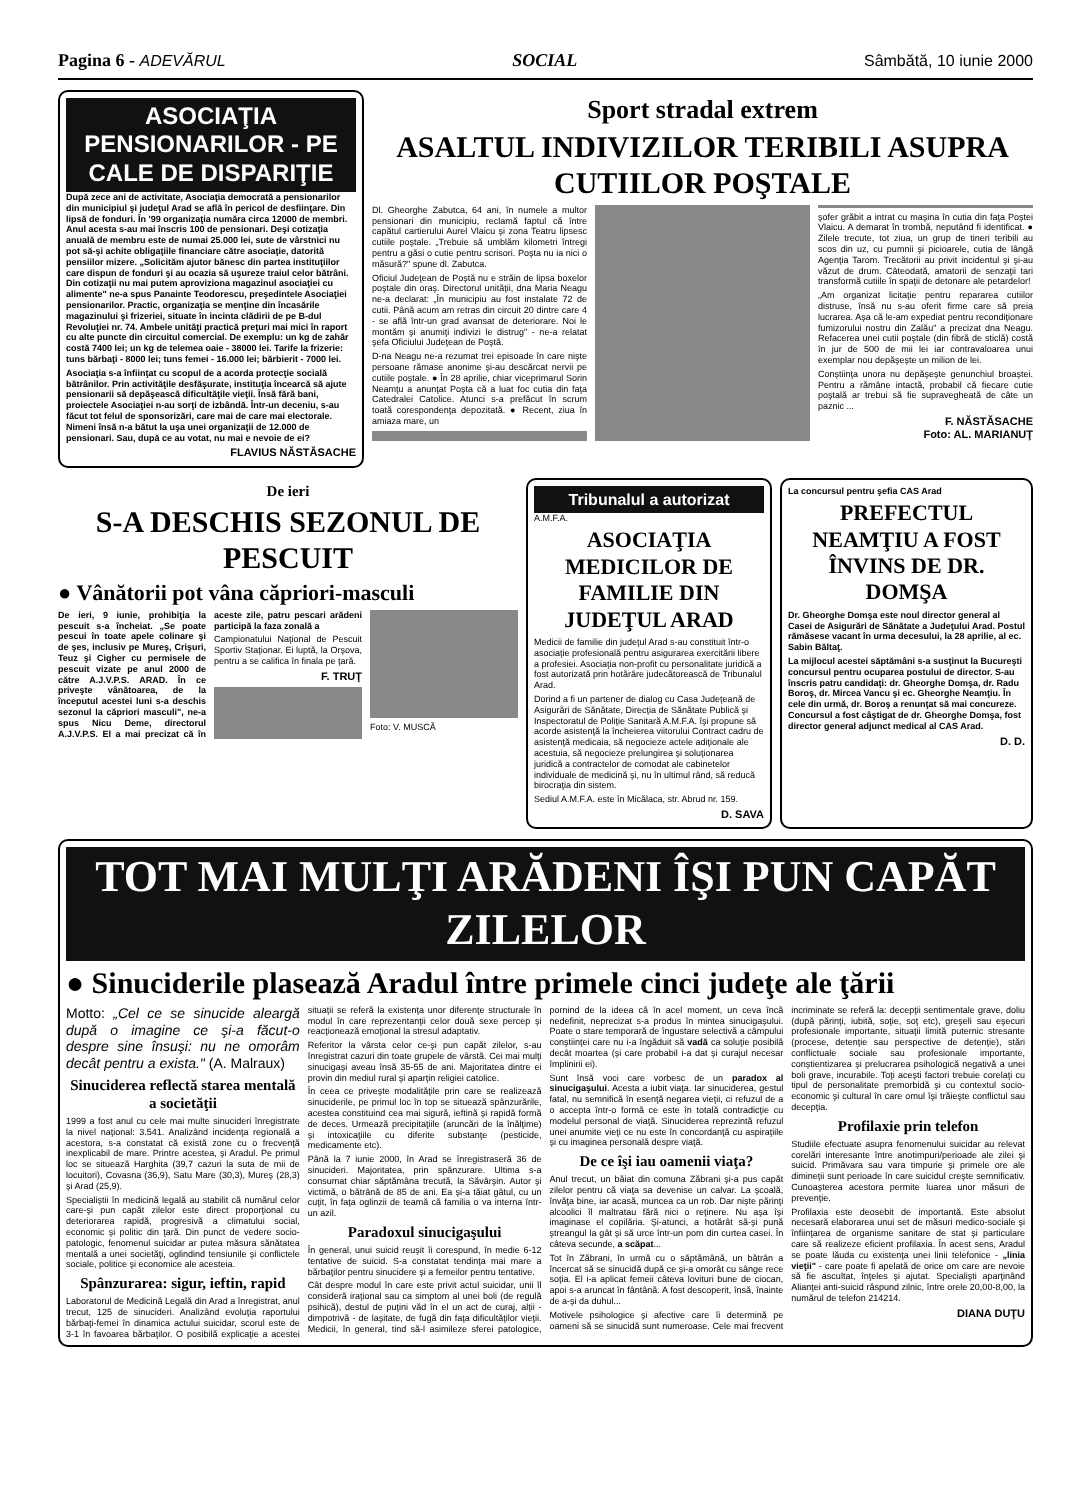Pagina 6 - ADEVĂRUL SOCIAL Sâmbătă, 10 iunie 2000
ASOCIAŢIA PENSIONARILOR - PE CALE DE DISPARIŢIE
După zece ani de activitate, Asociaţia democrată a pensionarilor din municipiul şi judeţul Arad se află în pericol de desfiinţare. Din lipsă de fonduri. În '99 organizaţia număra circa 12000 de membri. Anul acesta s-au mai înscris 100 de pensionari. Deşi cotizaţia anuală de membru este de numai 25.000 lei, sute de vârstnici nu pot să-şi achite obligaţiile financiare către asociaţie, datorită pensiilor mizere. „Solicităm ajutor bănesc din partea instituţiilor care dispun de fonduri şi au ocazia să uşureze traiul celor bătrâni. Din cotizaţii nu mai putem aproviziona magazinul asociaţiei cu alimente" ne-a spus Panainte Teodorescu, preşedintele Asociaţiei pensionarilor. Practic, organizaţia se menţine din încasările magazinului şi frizeriei, situate în incinta clădirii de pe B-dul Revoluţiei nr. 74. Ambele unităţi practică preţuri mai mici în raport cu alte puncte din circuitul comercial. De exemplu: un kg de zahăr costă 7400 lei; un kg de telemea oaie - 38000 lei. Tarife la frizerie: tuns bărbaţi - 8000 lei; tuns femei - 16.000 lei; bărbierit - 7000 lei.
Asociaţia s-a înfiinţat cu scopul de a acorda protecţie socială bătrânilor. Prin activităţile desfăşurate, instituţia încearcă să ajute pensionarii să depăşească dificultăţile vieţii. Însă fără bani, proiectele Asociaţiei n-au sorţi de izbândă. Într-un deceniu, s-au făcut tot felul de sponsorizări, care mai de care mai electorale. Nimeni însă n-a bătut la uşa unei organizaţii de 12.000 de pensionari. Sau, după ce au votat, nu mai e nevoie de ei?
FLAVIUS NĂSTĂSACHE
Sport stradal extrem
ASALTUL INDIVIZILOR TERIBILI ASUPRA CUTIILOR POŞTALE
Dl. Gheorghe Zabutca, 64 ani, în numele a multor pensionari din municipiu, reclamă faptul că între capătul cartierului Aurel Vlaicu şi zona Teatru lipsesc cutiile poştale. „Trebuie să umblăm kilometri întregi pentru a găsi o cutie pentru scrisori. Poşta nu ia nici o măsură?" spune dl. Zabutca.
Oficiul Judeţean de Poştă nu e străin de lipsa boxelor poştale din oraş. Directorul unităţii, dna Maria Neagu ne-a declarat: „În municipiu au fost instalate 72 de cutii. Până acum am retras din circuit 20 dintre care 4 - se află într-un grad avansat de deteriorare. Noi le montăm şi anumiţi indivizi le distrug" - ne-a relatat şefa Oficiului Judeţean de Poştă.
D-na Neagu ne-a rezumat trei episoade în care nişte persoane rămase anonime şi-au descărcat nervii pe cutiile poştale. ● În 28 aprilie, chiar viceprimarul Sorin Neamţu a anunţat Poşta că a luat foc cutia din faţa Catedralei Catolice. Atunci s-a prefăcut în scrum toată corespondenţa depozitată. ● Recent, ziua în amiaza mare, un
şofer grăbit a intrat cu maşina în cutia din faţa Poştei Vlaicu. A demarat în trombă, neputând fi identificat. ● Zilele trecute, tot ziua, un grup de tineri teribili au scos din uz, cu pumnii şi picioarele, cutia de lângă Agenţia Tarom. Trecătorii au privit incidentul şi şi-au văzut de drum. Câteodată, amatorii de senzaţii tari transformă cutiile în spaţii de detonare ale petardelor!
„Am organizat licitaţie pentru repararea cutiilor distruse, însă nu s-au oferit firme care să preia lucrarea. Aşa că le-am expediat pentru recondiţionare fumizorului nostru din Zalău" a precizat dna Neagu. Refacerea unei cutii poştale (din fibră de sticlă) costă în jur de 500 de mii lei iar contravaloarea unui exemplar nou depăşeşte un milion de lei.
Conştiinţa unora nu depăşeşte genunchiul broaştei. Pentru a rămâne intactă, probabil că fiecare cutie poştală ar trebui să fie supravegheată de câte un paznic ...
F. NĂSTĂSACHE
Foto: AL. MARIANUŢ
De ieri
S-A DESCHIS SEZONUL DE PESCUIT
● Vânătorii pot vâna căpriori-masculi
De ieri, 9 iunie, prohibiţia la pescuit s-a încheiat. „Se poate pescui în toate apele colinare şi de şes, inclusiv pe Mureş, Crişuri, Teuz şi Cigher cu permisele de pescuit vizate pe anul 2000 de către A.J.V.P.S. ARAD. În ce priveşte vânătoarea, de la începutul acestei luni s-a deschis sezonul la căpriori masculi", ne-a spus Nicu Deme, directorul A.J.V.P.S. El a mai precizat că în aceste zile, patru pescari arădeni participă la faza zonală a
Campionatului Naţional de Pescuit Sportiv Staţionar. Ei luptă, la Orşova, pentru a se califica în finala pe ţară.
F. TRUŢ
Foto: V. MUSCĂ
Tribunalul a autorizat
A.M.F.A.
ASOCIAŢIA MEDICILOR DE FAMILIE DIN JUDEŢUL ARAD
Medicii de familie din judeţul Arad s-au constituit într-o asociaţie profesională pentru asigurarea exercitării libere a profesiei. Asociaţia non-profit cu personalitate juridică a fost autorizată prin hotărâre judecătorească de Tribunalul Arad.
Dorind a fi un partener de dialog cu Casa Judeţeană de Asigurări de Sănătate, Direcţia de Sănătate Publică şi Inspectoratul de Poliţie Sanitară A.M.F.A. îşi propune să acorde asistenţă la încheierea viitorului Contract cadru de asistenţă medicaia, să negocieze actele adiţionale ale acestuia, să negocieze prelungirea şi soluţionarea juridică a contractelor de comodat ale cabinetelor individuale de medicină şi, nu în ultimul rând, să reducă birocraţia din sistem.
Sediul A.M.F.A. este în Micălaca, str. Abrud nr. 159.
D. SAVA
La concursul pentru şefia CAS Arad
PREFECTUL NEAMŢIU A FOST ÎNVINS DE DR. DOMŞA
Dr. Gheorghe Domşa este noul director general al Casei de Asigurări de Sănătate a Judeţului Arad. Postul rămăsese vacant în urma decesului, la 28 aprilie, al ec. Sabin Băltaţ.
La mijlocul acestei săptămâni s-a susţinut la Bucureşti concursul pentru ocuparea postului de director. S-au înscris patru candidaţi: dr. Gheorghe Domşa, dr. Radu Boroş, dr. Mircea Vancu şi ec. Gheorghe Neamţiu. În cele din urmă, dr. Boroş a renunţat să mai concureze. Concursul a fost câştigat de dr. Gheorghe Domşa, fost director general adjunct medical al CAS Arad.
D. D.
TOT MAI MULŢI ARĂDENI ÎŞI PUN CAPĂT ZILELOR
● Sinuciderile plasează Aradul între primele cinci judeţe ale ţării
Motto: „Cel ce se sinucide aleargă după o imagine ce şi-a făcut-o despre sine însuşi: nu ne omorâm decât pentru a exista." (A. Malraux)
Sinuciderea reflectă starea mentală a societăţii
1999 a fost anul cu cele mai multe sinucideri înregistrate la nivel naţional: 3.541. Analizând incidenţa regională a acestora, s-a constatat că există zone cu o frecvenţă inexplicabil de mare. Printre acestea, şi Aradul. Pe primul loc se situează Harghita (39,7 cazuri la suta de mii de locuitori), Covasna (36,9), Satu Mare (30,3), Mureş (28,3) şi Arad (25,9).
Specialiştii în medicină legală au stabilit că numărul celor care-şi pun capăt zilelor este direct proporţional cu deteriorarea rapidă, progresivă a climatului social, economic şi politic din ţară. Din punct de vedere socio-patologic, fenomenul suicidar ar putea măsura sănătatea mentală a unei societăţi, oglindind tensiunile şi conflictele sociale, politice şi economice ale acesteia.
Spânzurarea: sigur, ieftin, rapid
Laboratorul de Medicină Legală din Arad a înregistrat, anul trecut, 125 de sinucideri. Analizând evoluţia raportului bărbaţi-femei în dinamica actului suicidar, scorul este de 3-1 în favoarea bărbaţilor. O posibilă explicaţie a acestei situaţii se referă la existenţa unor diferenţe structurale în modul în care reprezentanţii celor două sexe percep şi reacţionează emoţional la stresul adaptativ.
Referitor la vârsta celor ce-şi pun capăt zilelor, s-au înregistrat cazuri din toate grupele de vârstă. Cei mai mulţi sinucigaşi aveau însă 35-55 de ani. Majoritatea dintre ei provin din mediul rural şi aparţin religiei catolice.
În ceea ce priveşte modalităţile prin care se realizează sinuciderile, pe primul loc în top se situează spânzurările, acestea constituind cea mai sigură, ieftină şi rapidă formă de deces. Urmează precipitaţiile (aruncări de la înălţime) şi intoxicaţiile cu diferite substanţe (pesticide, medicamente etc).
Până la 7 iunie 2000, în Arad se înregistraseră 36 de sinucideri. Majoritatea, prin spânzurare. Ultima s-a consumat chiar săptămâna trecută, la Săvârşin. Autor şi victimă, o bătrână de 85 de ani. Ea şi-a tăiat gâtul, cu un cuţit, în faţa oglinzii de teamă că familia o va interna într-un azil.
Paradoxul sinucigaşului
În general, unui suicid reuşit îi corespund, în medie 6-12 tentative de suicid. S-a constatat tendinţa mai mare a bărbaţilor pentru sinucidere şi a femeilor pentru tentative.
Cât despre modul în care este privit actul suicidar, unii îl consideră iraţional sau ca simptom al unei boli (de regulă psihică), destul de puţini văd în el un act de curaj, alţii - dimpotrivă - de laşitate, de fugă din faţa dificultăţilor vieţii. Medicii, în general, tind să-l asimileze sferei patologice, pornind de la ideea că în acel moment, un ceva încă nedefinit, neprecizat s-a produs în mintea sinucigaşului. Poate o stare temporară de îngustare selectivă a câmpului conştiinţei care nu i-a îngăduit să vadă ca soluţie posibilă decât moartea (şi care probabil i-a dat şi curajul necesar împlinirii ei).
Sunt însă voci care vorbesc de un paradox al sinucigaşului. Acesta a iubit viaţa. Iar sinuciderea, gestul fatal, nu semnifică în esenţă negarea vieţii, ci refuzul de a o accepta într-o formă ce este în totală contradicţie cu modelul personal de viaţă. Sinuciderea reprezintă refuzul unei anumite vieţi ce nu este în concordanţă cu aspiraţiile şi cu imaginea personală despre viaţă.
De ce îşi iau oamenii viaţa?
Anul trecut, un băiat din comuna Zăbrani şi-a pus capăt zilelor pentru că viaţa sa devenise un calvar. La şcoală, învăţa bine, iar acasă, muncea ca un rob. Dar nişte părinţi alcoolici îl maltratau fără nici o reţinere. Nu aşa îşi imaginase el copilăria. Şi-atunci, a hotărât să-şi pună ştreangul la gât şi să urce într-un pom din curtea casei. În câteva secunde, a scăpat...
Tot în Zăbrani, în urmă cu o săptămână, un bătrân a încercat să se sinucidă după ce şi-a omorât cu sânge rece soţia. El i-a aplicat femeii câteva lovituri bune de ciocan, apoi s-a aruncat în fântână. A fost descoperit, însă, înainte de a-şi da duhul...
Motivele psihologice şi afective care îi determină pe oameni să se sinucidă sunt numeroase. Cele mai frecvent incriminate se referă la: decepţii sentimentale grave, doliu (după părinţi, iubită, soţie, soţ etc), greşeli sau eşecuri profesionale importante, situaţii limită puternic stresante (procese, detenţie sau perspective de detenţie), stări conflictuale sociale sau profesionale importante, conştientizarea şi prelucrarea psihologică negativă a unei boli grave, incurabile. Toţi aceşti factori trebuie corelaţi cu tipul de personalitate premorbidă şi cu contextul socio-economic şi cultural în care omul îşi trăieşte conflictul sau decepţia.
Profilaxie prin telefon
Studiile efectuate asupra fenomenului suicidar au relevat corelări interesante între anotimpuri/perioade ale zilei şi suicid. Primăvara sau vara timpurie şi primele ore ale dimineţii sunt perioade în care suicidul creşte semnificativ. Cunoaşterea acestora permite luarea unor măsuri de prevenţie.
Profilaxia este deosebit de importantă. Este absolut necesară elaborarea unui set de măsuri medico-sociale şi înfiinţarea de organisme sanitare de stat şi particulare care să realizeze eficient profilaxia. În acest sens, Aradul se poate lăuda cu existenţa unei linii telefonice - „linia vieţii" - care poate fi apelată de orice om care are nevoie să fie ascultat, înţeles şi ajutat. Specialişti aparţinând Alianţei anti-suicid răspund zilnic, între orele 20,00-8,00, la numărul de telefon 214214.
DIANA DUŢU